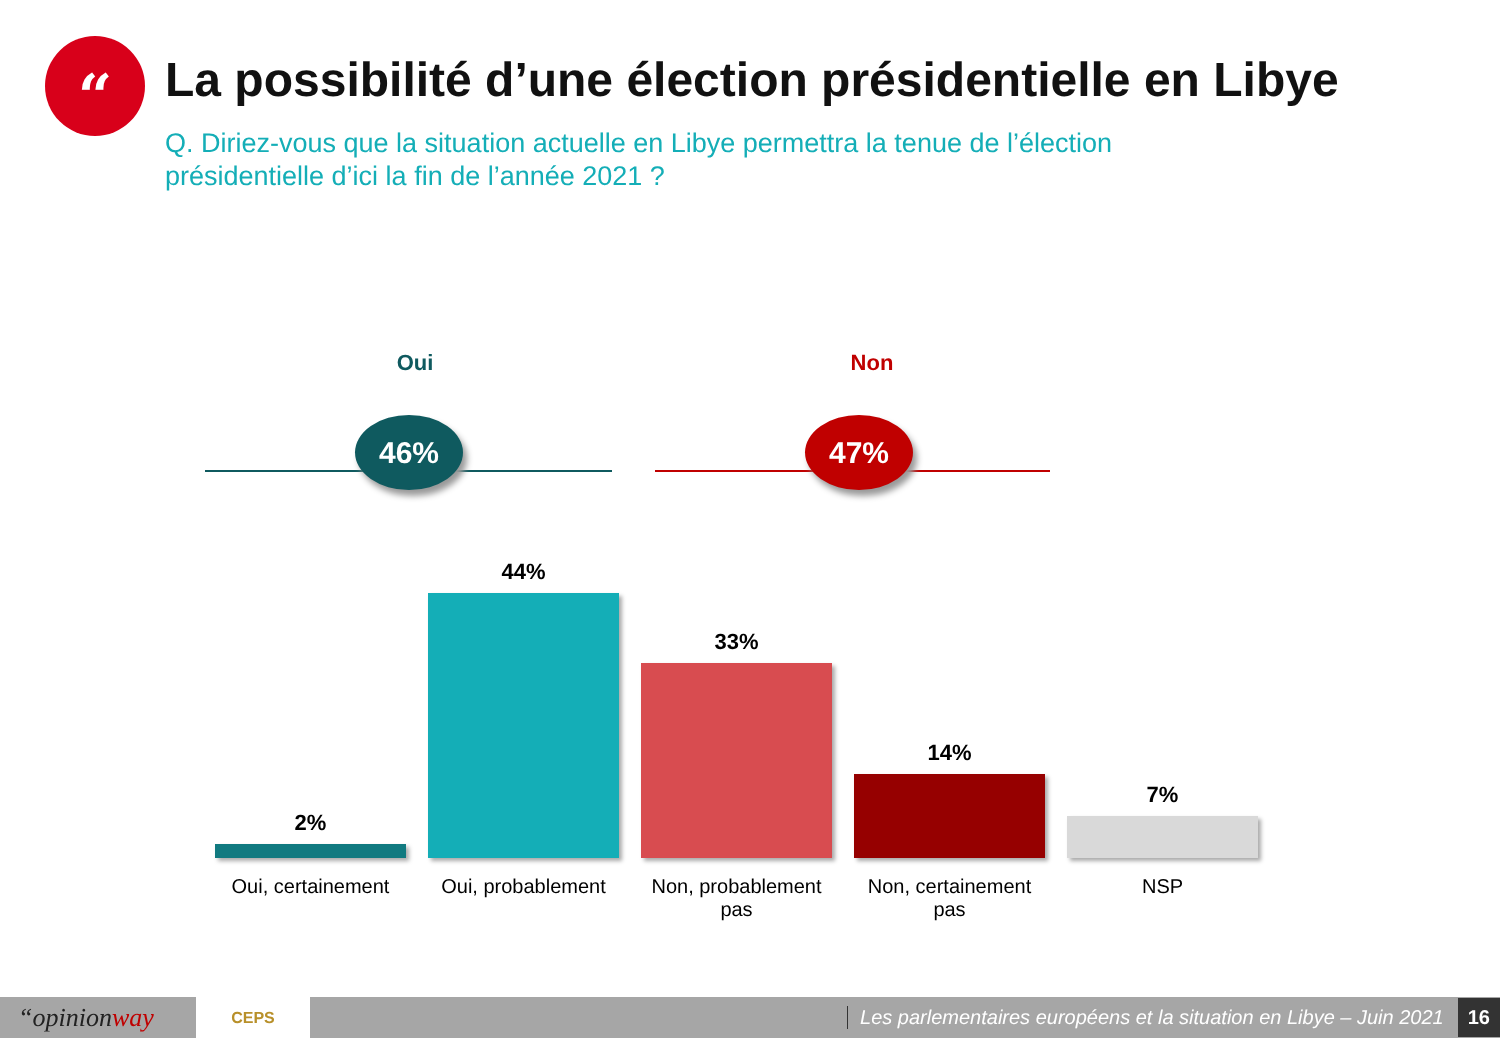“
La possibilité d’une élection présidentielle en Libye
Q. Diriez-vous que la situation actuelle en Libye permettra la tenue de l’élection présidentielle d’ici la fin de l’année 2021 ?
Oui Non
46% 47%
2%
44%
33%
14%
7%
Oui, certainement
Oui, probablement
Non, probablement pas
Non, certainement pas
NSP
“opinionway CEPS Les parlementaires européens et la situation en Libye – Juin 2021 16